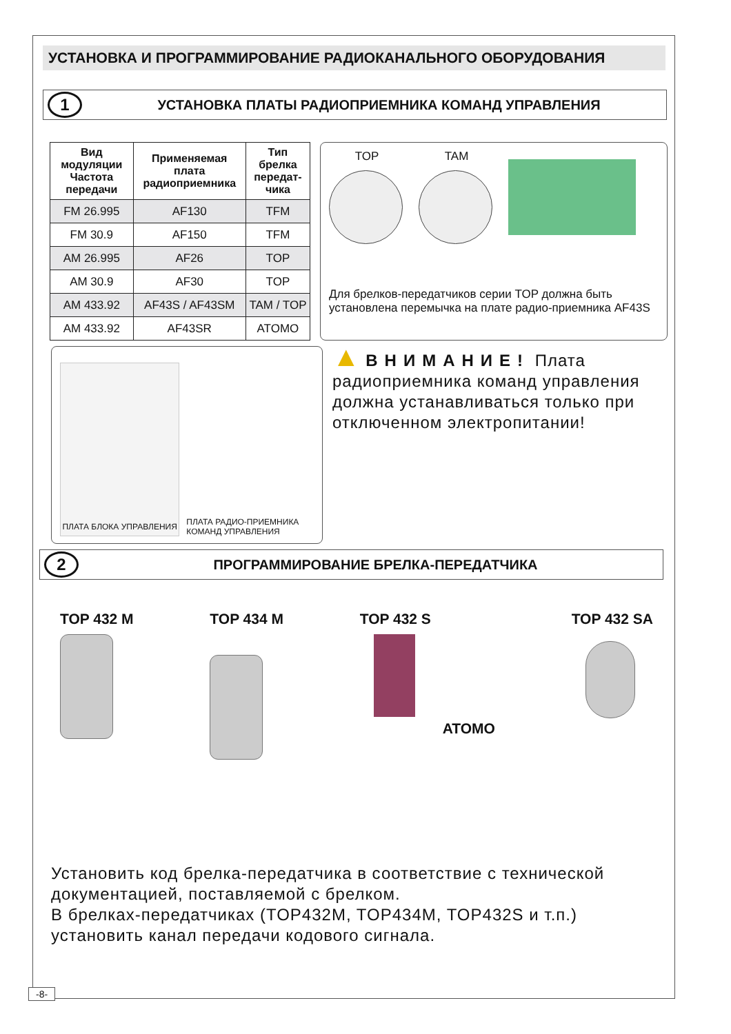УСТАНОВКА И ПРОГРАММИРОВАНИЕ РАДИОКАНАЛЬНОГО ОБОРУДОВАНИЯ
1
УСТАНОВКА ПЛАТЫ РАДИОПРИЕМНИКА КОМАНД УПРАВЛЕНИЯ
| Вид модуляции Частота передачи | Применяемая плата радиоприемника | Тип брелка передат-чика |
| --- | --- | --- |
| FM 26.995 | AF130 | TFM |
| FM 30.9 | AF150 | TFM |
| AM 26.995 | AF26 | TOP |
| AM 30.9 | AF30 | TOP |
| AM 433.92 | AF43S / AF43SM | TAM / TOP |
| AM 433.92 | AF43SR | ATOMO |
TOP TAM
Для брелков-передатчиков серии TOP должна быть установлена перемычка на плате радио-приемника AF43S
ПЛАТА БЛОКА УПРАВЛЕНИЯ
ПЛАТА РАДИО-ПРИЕМНИКА КОМАНД УПРАВЛЕНИЯ
▲ ВНИМАНИЕ! Плата радиоприемника команд управления должна устанавливаться только при отключенном электропитании!
2
ПРОГРАММИРОВАНИЕ БРЕЛКА-ПЕРЕДАТЧИКА
TOP 432 M TOP 434 M TOP 432 S
ATOMO
TOP 432 SA
Установить код брелка-передатчика в соответствие с технической документацией, поставляемой с брелком.
В брелках-передатчиках (TOP432M, TOP434M, TOP432S и т.п.) установить канал передачи кодового сигнала.
-8-